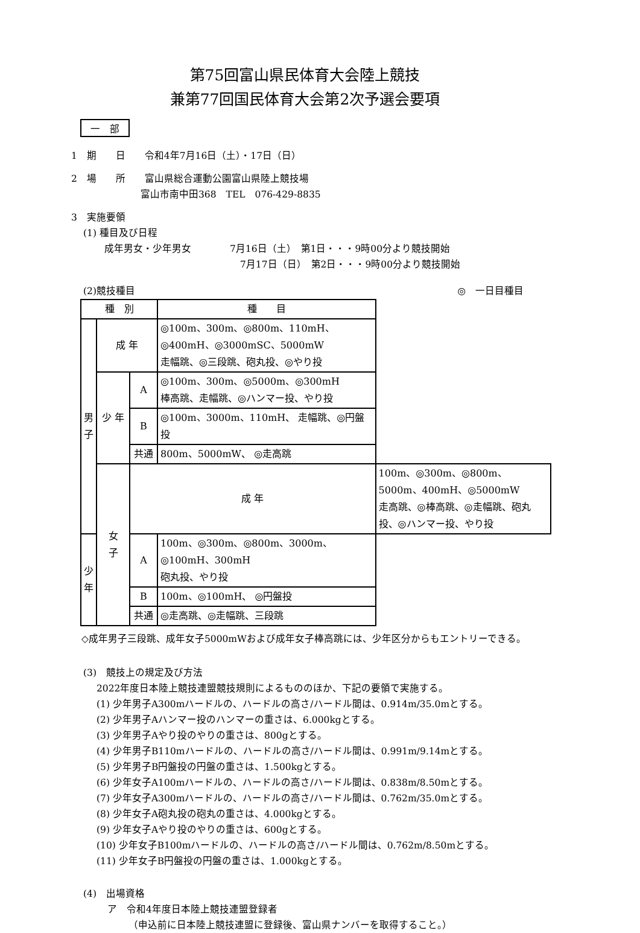第75回富山県民体育大会陸上競技
兼第77回国民体育大会第2次予選会要項
一　部
1　期　　日　　令和4年7月16日（土）・17日（日）
2　場　　所　　富山県総合運動公園富山県陸上競技場
富山市南中田368　TEL　076-429-8835
3　実施要領
(1) 種目及び日程
成年男女・少年男女　　　　7月16日（土）　第1日・・・9時00分より競技開始
7月17日（日）　第2日・・・9時00分より競技開始
(2)競技種目 ◎　一日目種目
| 種 別 | | | 種 目 | |
| 男 子 | 成 年 | | ◎100m、300m、◎800m、110mH、◎400mH、◎3000mSC、5000mW 走幅跳、◎三段跳、砲丸投、◎やり投 | |
| | 少 年 | A | ◎100m、300m、◎5000m、◎300mH 棒高跳、走幅跳、◎ハンマー投、やり投 | |
| | | B | ◎100m、3000m、110mH、 走幅跳、◎円盤投 | |
| | | 共通 | 800m、5000mW、 ◎走高跳 | |
| | 女 子 | 成 年 | | 100m、◎300m、◎800m、5000m、400mH、◎5000mW 走高跳、◎棒高跳、◎走幅跳、砲丸投、◎ハンマー投、やり投 |
| 少 年 | | A | 100m、◎300m、◎800m、3000m、◎100mH、300mH 砲丸投、やり投 | |
| | | B | 100m、◎100mH、 ◎円盤投 | |
| | | 共通 | ◎走高跳、◎走幅跳、三段跳 | |
◇成年男子三段跳、成年女子5000mWおよび成年女子棒高跳には、少年区分からもエントリーできる。
(3)　競技上の規定及び方法
2022年度日本陸上競技連盟競技規則によるもののほか、下記の要領で実施する。
(1) 少年男子A300mハードルの、ハードルの高さ/ハードル間は、0.914m/35.0mとする。
(2) 少年男子Aハンマー投のハンマーの重さは、6.000kgとする。
(3) 少年男子Aやり投のやりの重さは、800gとする。
(4) 少年男子B110mハードルの、ハードルの高さ/ハードル間は、0.991m/9.14mとする。
(5) 少年男子B円盤投の円盤の重さは、1.500kgとする。
(6) 少年女子A100mハードルの、ハードルの高さ/ハードル間は、0.838m/8.50mとする。
(7) 少年女子A300mハードルの、ハードルの高さ/ハードル間は、0.762m/35.0mとする。
(8) 少年女子A砲丸投の砲丸の重さは、4.000kgとする。
(9) 少年女子Aやり投のやりの重さは、600gとする。
(10) 少年女子B100mハードルの、ハードルの高さ/ハードル間は、0.762m/8.50mとする。
(11) 少年女子B円盤投の円盤の重さは、1.000kgとする。
(4)　出場資格
ア　令和4年度日本陸上競技連盟登録者
（申込前に日本陸上競技連盟に登録後、富山県ナンバーを取得すること。）